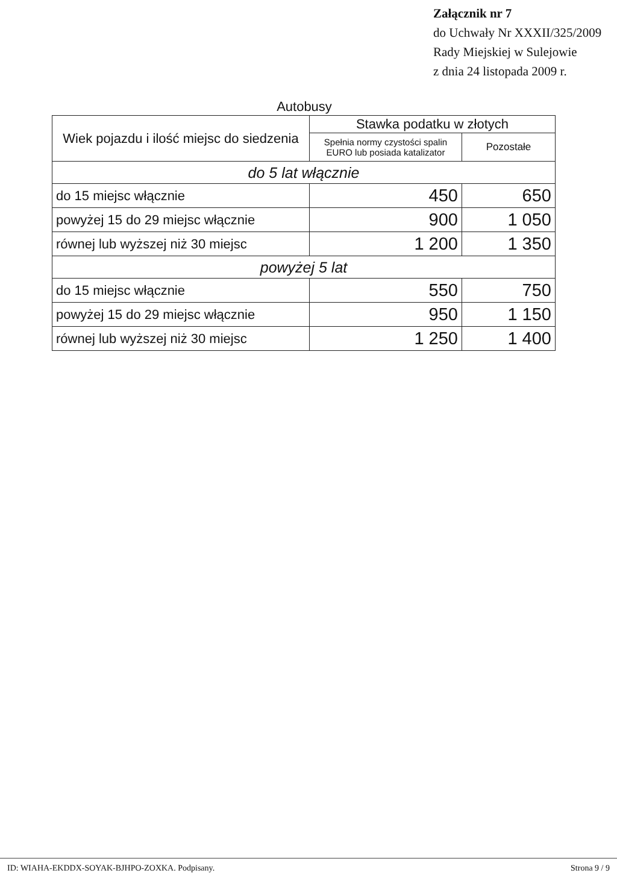Załącznik nr 7
do Uchwały Nr XXXII/325/2009
Rady Miejskiej w Sulejowie
z dnia 24 listopada 2009 r.
Autobusy
| Wiek pojazdu i ilość miejsc do siedzenia | Stawka podatku w złotych | |
| --- | --- | --- |
| | Spełnia normy czystości spalin EURO lub posiada katalizator | Pozostałe |
| do 5 lat włącznie | | |
| do 15 miejsc włącznie | 450 | 650 |
| powyżej 15 do 29 miejsc włącznie | 900 | 1 050 |
| równej lub wyższej niż 30 miejsc | 1 200 | 1 350 |
| powyżej 5 lat | | |
| do 15 miejsc włącznie | 550 | 750 |
| powyżej 15 do 29 miejsc włącznie | 950 | 1 150 |
| równej lub wyższej niż 30 miejsc | 1 250 | 1 400 |
ID: WIAHA-EKDDX-SOYAK-BJHPO-ZOXKA. Podpisany. Strona 9 / 9